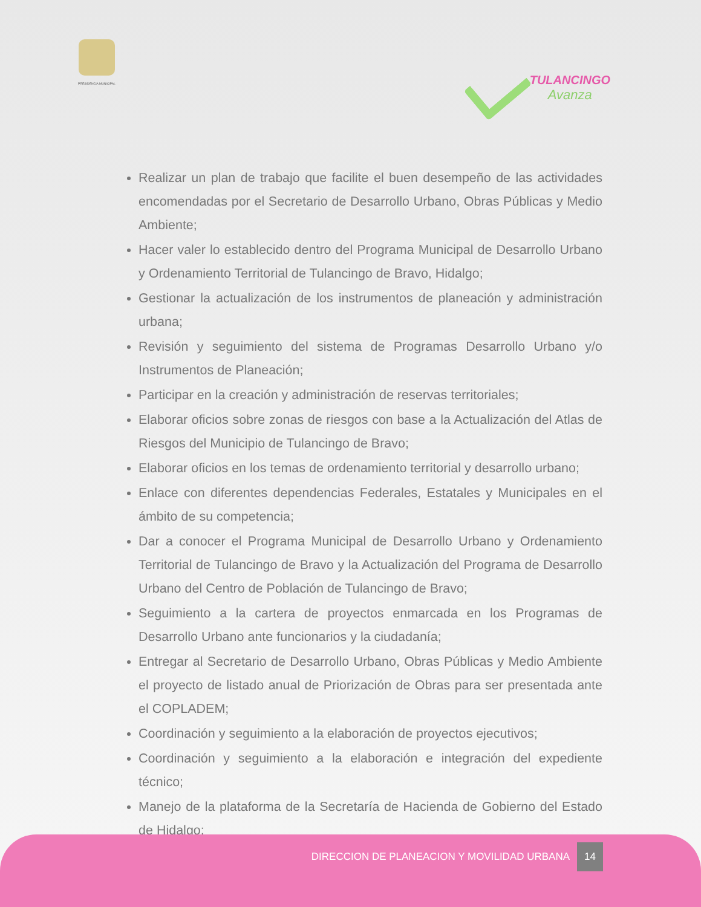PRESIDENCIA MUNICIPAL
TULANCINGO
Avanza
Realizar un plan de trabajo que facilite el buen desempeño de las actividades encomendadas por el Secretario de Desarrollo Urbano, Obras Públicas y Medio Ambiente;
Hacer valer lo establecido dentro del Programa Municipal de Desarrollo Urbano y Ordenamiento Territorial de Tulancingo de Bravo, Hidalgo;
Gestionar la actualización de los instrumentos de planeación y administración urbana;
Revisión y seguimiento del sistema de Programas Desarrollo Urbano y/o Instrumentos de Planeación;
Participar en la creación y administración de reservas territoriales;
Elaborar oficios sobre zonas de riesgos con base a la Actualización del Atlas de Riesgos del Municipio de Tulancingo de Bravo;
Elaborar oficios en los temas de ordenamiento territorial y desarrollo urbano;
Enlace con diferentes dependencias Federales, Estatales y Municipales en el ámbito de su competencia;
Dar a conocer el Programa Municipal de Desarrollo Urbano y Ordenamiento Territorial de Tulancingo de Bravo y la Actualización del Programa de Desarrollo Urbano del Centro de Población de Tulancingo de Bravo;
Seguimiento a la cartera de proyectos enmarcada en los Programas de Desarrollo Urbano ante funcionarios y la ciudadanía;
Entregar al Secretario de Desarrollo Urbano, Obras Públicas y Medio Ambiente el proyecto de listado anual de Priorización de Obras para ser presentada ante el COPLADEM;
Coordinación y seguimiento a la elaboración de proyectos ejecutivos;
Coordinación y seguimiento a la elaboración e integración del expediente técnico;
Manejo de la plataforma de la Secretaría de Hacienda de Gobierno del Estado de Hidalgo;
DIRECCION DE PLANEACION Y MOVILIDAD URBANA 14